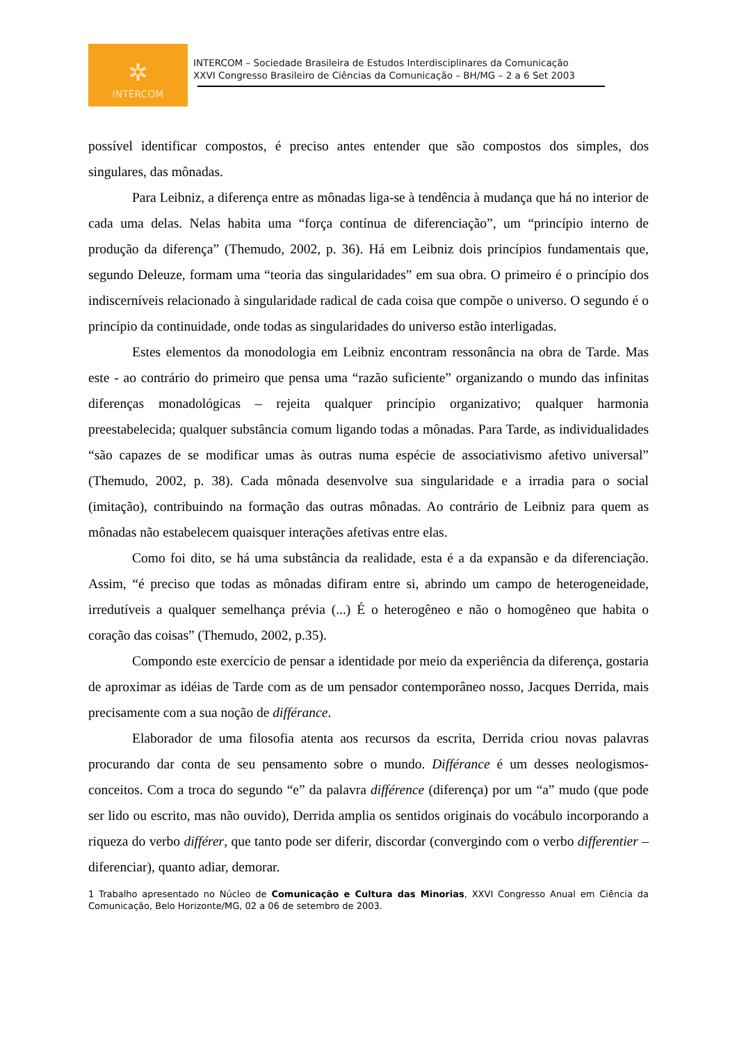✲
INTERCOM
INTERCOM – Sociedade Brasileira de Estudos Interdisciplinares da Comunicação
XXVI Congresso Brasileiro de Ciências da Comunicação – BH/MG – 2 a 6 Set 2003
possível identificar compostos, é preciso antes entender que são compostos dos simples, dos singulares, das mônadas.
Para Leibniz, a diferença entre as mônadas liga-se à tendência à mudança que há no interior de cada uma delas. Nelas habita uma “força contínua de diferenciação”, um “princípio interno de produção da diferença” (Themudo, 2002, p. 36). Há em Leibniz dois princípios fundamentais que, segundo Deleuze, formam uma “teoria das singularidades” em sua obra. O primeiro é o princípio dos indiscerníveis relacionado à singularidade radical de cada coisa que compõe o universo. O segundo é o princípio da continuidade, onde todas as singularidades do universo estão interligadas.
Estes elementos da monodologia em Leibniz encontram ressonância na obra de Tarde. Mas este - ao contrário do primeiro que pensa uma “razão suficiente” organizando o mundo das infinitas diferenças monadológicas – rejeita qualquer princípio organizativo; qualquer harmonia preestabelecida; qualquer substância comum ligando todas a mônadas. Para Tarde, as individualidades “são capazes de se modificar umas às outras numa espécie de associativismo afetivo universal” (Themudo, 2002, p. 38). Cada mônada desenvolve sua singularidade e a irradia para o social (imitação), contribuindo na formação das outras mônadas. Ao contrário de Leibniz para quem as mônadas não estabelecem quaisquer interações afetivas entre elas.
Como foi dito, se há uma substância da realidade, esta é a da expansão e da diferenciação. Assim, “é preciso que todas as mônadas difiram entre si, abrindo um campo de heterogeneidade, irredutíveis a qualquer semelhança prévia (...) É o heterogêneo e não o homogêneo que habita o coração das coisas” (Themudo, 2002, p.35).
Compondo este exercício de pensar a identidade por meio da experiência da diferença, gostaria de aproximar as idéias de Tarde com as de um pensador contemporâneo nosso, Jacques Derrida, mais precisamente com a sua noção de différance.
Elaborador de uma filosofia atenta aos recursos da escrita, Derrida criou novas palavras procurando dar conta de seu pensamento sobre o mundo. Différance é um desses neologismos-conceitos. Com a troca do segundo “e” da palavra différence (diferença) por um “a” mudo (que pode ser lido ou escrito, mas não ouvido), Derrida amplia os sentidos originais do vocábulo incorporando a riqueza do verbo différer, que tanto pode ser diferir, discordar (convergindo com o verbo differentier – diferenciar), quanto adiar, demorar.
1 Trabalho apresentado no Núcleo de Comunicação e Cultura das Minorias, XXVI Congresso Anual em Ciência da Comunicação, Belo Horizonte/MG, 02 a 06 de setembro de 2003.